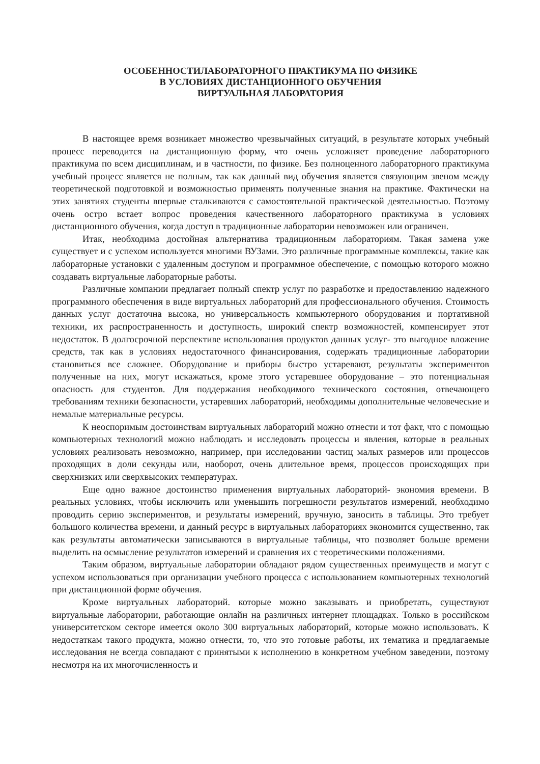ОСОБЕННОСТИЛАБОРАТОРНОГО ПРАКТИКУМА ПО ФИЗИКЕ
В УСЛОВИЯХ ДИСТАНЦИОННОГО ОБУЧЕНИЯ
ВИРТУАЛЬНАЯ ЛАБОРАТОРИЯ
В настоящее время возникает множество чрезвычайных ситуаций, в результате которых учебный процесс переводится на дистанционную форму, что очень усложняет проведение лабораторного практикума по всем дисциплинам, и в частности, по физике. Без полноценного лабораторного практикума учебный процесс является не полным, так как данный вид обучения является связующим звеном между теоретической подготовкой и возможностью применять полученные знания на практике. Фактически на этих занятиях студенты впервые сталкиваются с самостоятельной практической деятельностью. Поэтому очень остро встает вопрос проведения качественного лабораторного практикума в условиях дистанционного обучения, когда доступ в традиционные лаборатории невозможен или ограничен.
Итак, необходима достойная альтернатива традиционным лабораториям. Такая замена уже существует и с успехом используется многими ВУЗами. Это различные программные комплексы, такие как лабораторные установки с удаленным доступом и программное обеспечение, с помощью которого можно создавать виртуальные лабораторные работы.
Различные компании предлагает полный спектр услуг по разработке и предоставлению надежного программного обеспечения в виде виртуальных лабораторий для профессионального обучения. Стоимость данных услуг достаточна высока, но универсальность компьютерного оборудования и портативной техники, их распространенность и доступность, широкий спектр возможностей, компенсирует этот недостаток. В долгосрочной перспективе использования продуктов данных услуг- это выгодное вложение средств, так как в условиях недостаточного финансирования, содержать традиционные лаборатории становиться все сложнее. Оборудование и приборы быстро устаревают, результаты экспериментов полученные на них, могут искажаться, кроме этого устаревшее оборудование – это потенциальная опасность для студентов. Для поддержания необходимого технического состояния, отвечающего требованиям техники безопасности, устаревших лабораторий, необходимы дополнительные человеческие и немалые материальные ресурсы.
К неоспоримым достоинствам виртуальных лабораторий можно отнести и тот факт, что с помощью компьютерных технологий можно наблюдать и исследовать процессы и явления, которые в реальных условиях реализовать невозможно, например, при исследовании частиц малых размеров или процессов проходящих в доли секунды или, наоборот, очень длительное время, процессов происходящих при сверхнизких или сверхвысоких температурах.
Еще одно важное достоинство применения виртуальных лабораторий- экономия времени. В реальных условиях, чтобы исключить или уменьшить погрешности результатов измерений, необходимо проводить серию экспериментов, и результаты измерений, вручную, заносить в таблицы. Это требует большого количества времени, и данный ресурс в виртуальных лабораториях экономится существенно, так как результаты автоматически записываются в виртуальные таблицы, что позволяет больше времени выделить на осмысление результатов измерений и сравнения их с теоретическими положениями.
Таким образом, виртуальные лаборатории обладают рядом существенных преимуществ и могут с успехом использоваться при организации учебного процесса с использованием компьютерных технологий при дистанционной форме обучения.
Кроме виртуальных лабораторий. которые можно заказывать и приобретать, существуют виртуальные лаборатории, работающие онлайн на различных интернет площадках. Только в российском университетском секторе имеется около 300 виртуальных лабораторий, которые можно использовать. К недостаткам такого продукта, можно отнести, то, что это готовые работы, их тематика и предлагаемые исследования не всегда совпадают с принятыми к исполнению в конкретном учебном заведении, поэтому несмотря на их многочисленность и